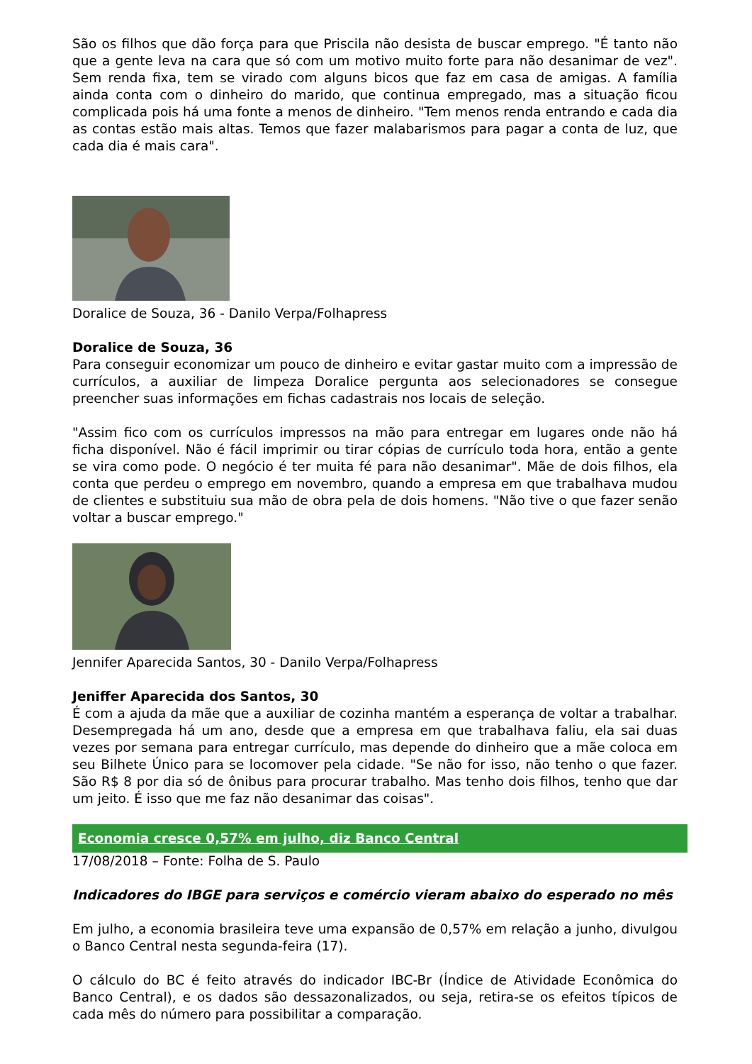São os filhos que dão força para que Priscila não desista de buscar emprego. "É tanto não que a gente leva na cara que só com um motivo muito forte para não desanimar de vez". Sem renda fixa, tem se virado com alguns bicos que faz em casa de amigas. A família ainda conta com o dinheiro do marido, que continua empregado, mas a situação ficou complicada pois há uma fonte a menos de dinheiro. "Tem menos renda entrando e cada dia as contas estão mais altas. Temos que fazer malabarismos para pagar a conta de luz, que cada dia é mais cara".
Doralice de Souza, 36 - Danilo Verpa/Folhapress
Doralice de Souza, 36
Para conseguir economizar um pouco de dinheiro e evitar gastar muito com a impressão de currículos, a auxiliar de limpeza Doralice pergunta aos selecionadores se consegue preencher suas informações em fichas cadastrais nos locais de seleção.
"Assim fico com os currículos impressos na mão para entregar em lugares onde não há ficha disponível. Não é fácil imprimir ou tirar cópias de currículo toda hora, então a gente se vira como pode. O negócio é ter muita fé para não desanimar". Mãe de dois filhos, ela conta que perdeu o emprego em novembro, quando a empresa em que trabalhava mudou de clientes e substituiu sua mão de obra pela de dois homens. "Não tive o que fazer senão voltar a buscar emprego."
Jennifer Aparecida Santos, 30 - Danilo Verpa/Folhapress
Jeniffer Aparecida dos Santos, 30
É com a ajuda da mãe que a auxiliar de cozinha mantém a esperança de voltar a trabalhar. Desempregada há um ano, desde que a empresa em que trabalhava faliu, ela sai duas vezes por semana para entregar currículo, mas depende do dinheiro que a mãe coloca em seu Bilhete Único para se locomover pela cidade. "Se não for isso, não tenho o que fazer. São R$ 8 por dia só de ônibus para procurar trabalho. Mas tenho dois filhos, tenho que dar um jeito. É isso que me faz não desanimar das coisas".
Economia cresce 0,57% em julho, diz Banco Central
17/08/2018 – Fonte: Folha de S. Paulo
Indicadores do IBGE para serviços e comércio vieram abaixo do esperado no mês
Em julho, a economia brasileira teve uma expansão de 0,57% em relação a junho, divulgou o Banco Central nesta segunda-feira (17).
O cálculo do BC é feito através do indicador IBC-Br (Índice de Atividade Econômica do Banco Central), e os dados são dessazonalizados, ou seja, retira-se os efeitos típicos de cada mês do número para possibilitar a comparação.